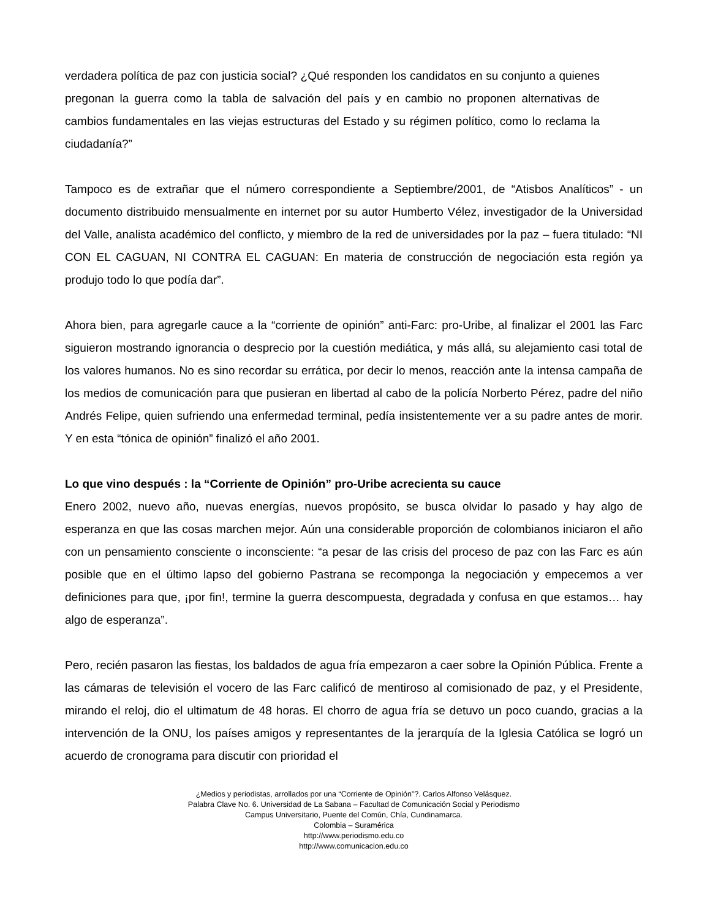verdadera política de paz con justicia social? ¿Qué responden los candidatos en su conjunto a quienes pregonan la guerra como la tabla de salvación del país y en cambio no proponen alternativas de cambios fundamentales en las viejas estructuras del Estado y su régimen político, como lo reclama la ciudadanía?”
Tampoco es de extrañar que el número correspondiente a Septiembre/2001, de “Atisbos Analíticos” - un documento distribuido mensualmente en internet por su autor Humberto Vélez, investigador de la Universidad del Valle, analista académico del conflicto, y miembro de la red de universidades por la paz – fuera titulado: “NI CON EL CAGUAN, NI CONTRA EL CAGUAN: En materia de construcción de negociación esta región ya produjo todo lo que podía dar”.
Ahora bien, para agregarle cauce a la “corriente de opinión” anti-Farc: pro-Uribe, al finalizar el 2001 las Farc siguieron mostrando ignorancia o desprecio por la cuestión mediática, y más allá, su alejamiento casi total de los valores humanos. No es sino recordar su errática, por decir lo menos, reacción ante la intensa campaña de los medios de comunicación para que pusieran en libertad al cabo de la policía Norberto Pérez, padre del niño Andrés Felipe, quien sufriendo una enfermedad terminal, pedía insistentemente ver a su padre antes de morir. Y en esta “tónica de opinión” finalizó el año 2001.
Lo que vino después : la “Corriente de Opinión” pro-Uribe acrecienta su cauce
Enero 2002, nuevo año, nuevas energías, nuevos propósito, se busca olvidar lo pasado y hay algo de esperanza en que las cosas marchen mejor. Aún una considerable proporción de colombianos iniciaron el año con un pensamiento consciente o inconsciente: “a pesar de las crisis del proceso de paz con las Farc es aún posible que en el último lapso del gobierno Pastrana se recomponga la negociación y empecemos a ver definiciones para que, ¡por fin!, termine la guerra descompuesta, degradada y confusa en que estamos… hay algo de esperanza”.
Pero, recién pasaron las fiestas, los baldados de agua fría empezaron a caer sobre la Opinión Pública. Frente a las cámaras de televisión el vocero de las Farc calificó de mentiroso al comisionado de paz, y el Presidente, mirando el reloj, dio el ultimatum de 48 horas. El chorro de agua fría se detuvo un poco cuando, gracias a la intervención de la ONU, los países amigos y representantes de la jerarquía de la Iglesia Católica se logró un acuerdo de cronograma para discutir con prioridad el
¿Medios y periodistas, arrollados por una “Corriente de Opinión”?. Carlos Alfonso Velásquez.
Palabra Clave No. 6. Universidad de La Sabana – Facultad de Comunicación Social y Periodismo
Campus Universitario, Puente del Común, Chía, Cundinamarca.
Colombia – Suramérica
http://www.periodismo.edu.co
http://www.comunicacion.edu.co